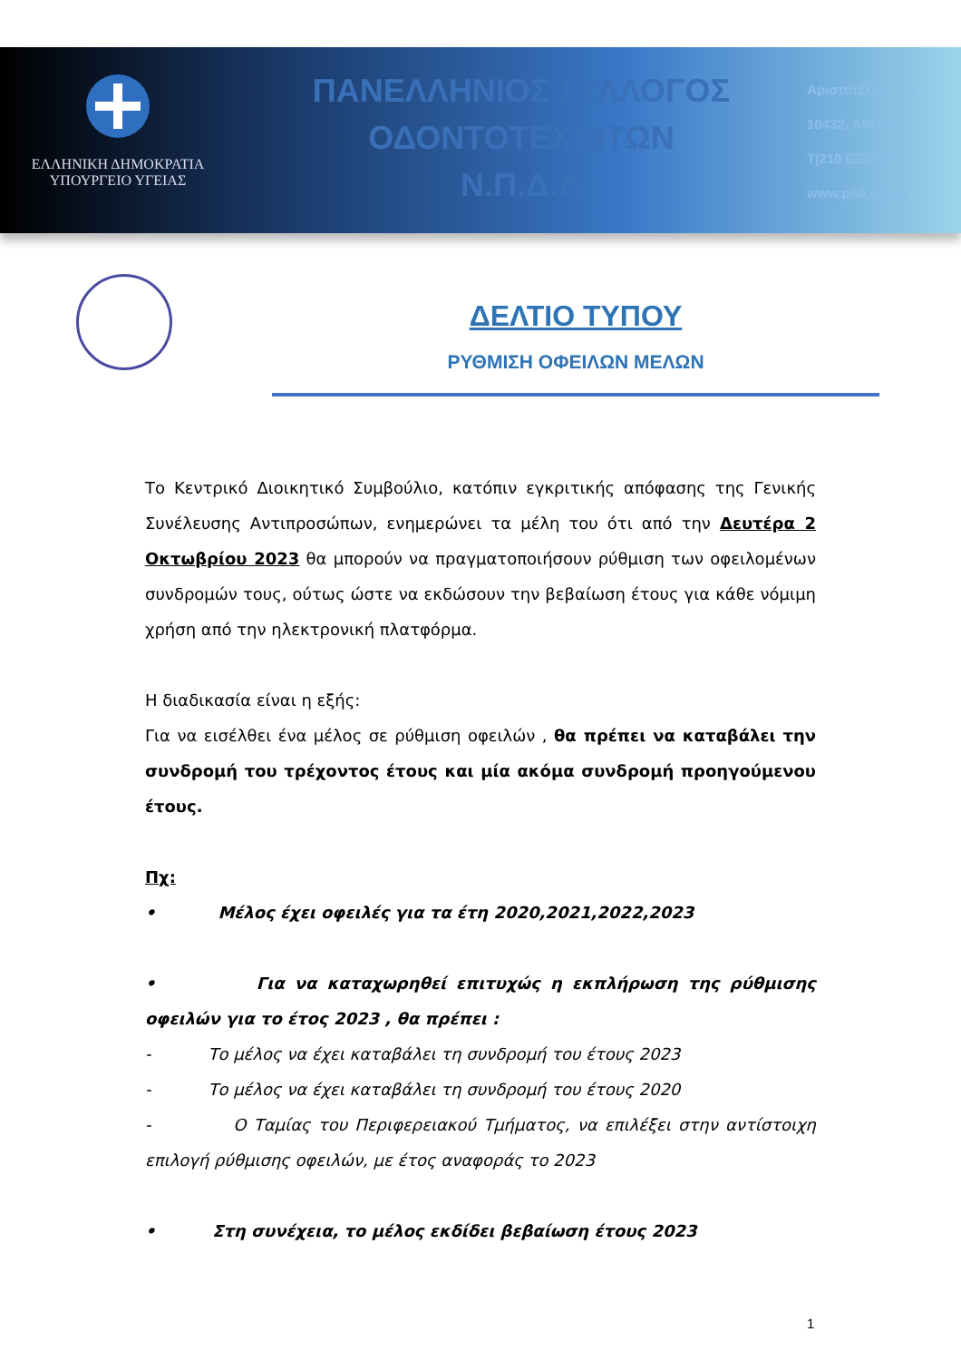ΕΛΛΗΝΙΚΗ ΔΗΜΟΚΡΑΤΙΑ
ΥΠΟΥΡΓΕΙΟ ΥΓΕΙΑΣ
ΠΑΝΕΛΛΗΝΙΟΣ ΣΥΛΛΟΓΟΣ
ΟΔΟΝΤΟΤΕΧΝΙΤΩΝ
Ν.Π.Δ.Δ
Αριστοτέλους 14
10432, ΑΘΗΝΑ
T|210 5229501
www.pso.org.gr
ΔΕΛΤΙΟ ΤΥΠΟΥ
ΡΥΘΜΙΣΗ ΟΦΕΙΛΩΝ ΜΕΛΩΝ
Το Κεντρικό Διοικητικό Συμβούλιο, κατόπιν εγκριτικής απόφασης της Γενικής Συνέλευσης Αντιπροσώπων, ενημερώνει τα μέλη του ότι από την Δευτέρα 2 Οκτωβρίου 2023 θα μπορούν να πραγματοποιήσουν ρύθμιση των οφειλομένων συνδρομών τους, ούτως ώστε να εκδώσουν την βεβαίωση έτους για κάθε νόμιμη χρήση από την ηλεκτρονική πλατφόρμα.
Η διαδικασία είναι η εξής:
Για να εισέλθει ένα μέλος σε ρύθμιση οφειλών , θα πρέπει να καταβάλει την συνδρομή του τρέχοντος έτους και μία ακόμα συνδρομή προηγούμενου έτους.
Πχ:
• Μέλος έχει οφειλές για τα έτη 2020,2021,2022,2023
• Για να καταχωρηθεί επιτυχώς η εκπλήρωση της ρύθμισης οφειλών για το έτος 2023 , θα πρέπει :
- Το μέλος να έχει καταβάλει τη συνδρομή του έτους 2023
- Το μέλος να έχει καταβάλει τη συνδρομή του έτους 2020
- Ο Ταμίας του Περιφερειακού Τμήματος, να επιλέξει στην αντίστοιχη επιλογή ρύθμισης οφειλών, με έτος αναφοράς το 2023
• Στη συνέχεια, το μέλος εκδίδει βεβαίωση έτους 2023
1